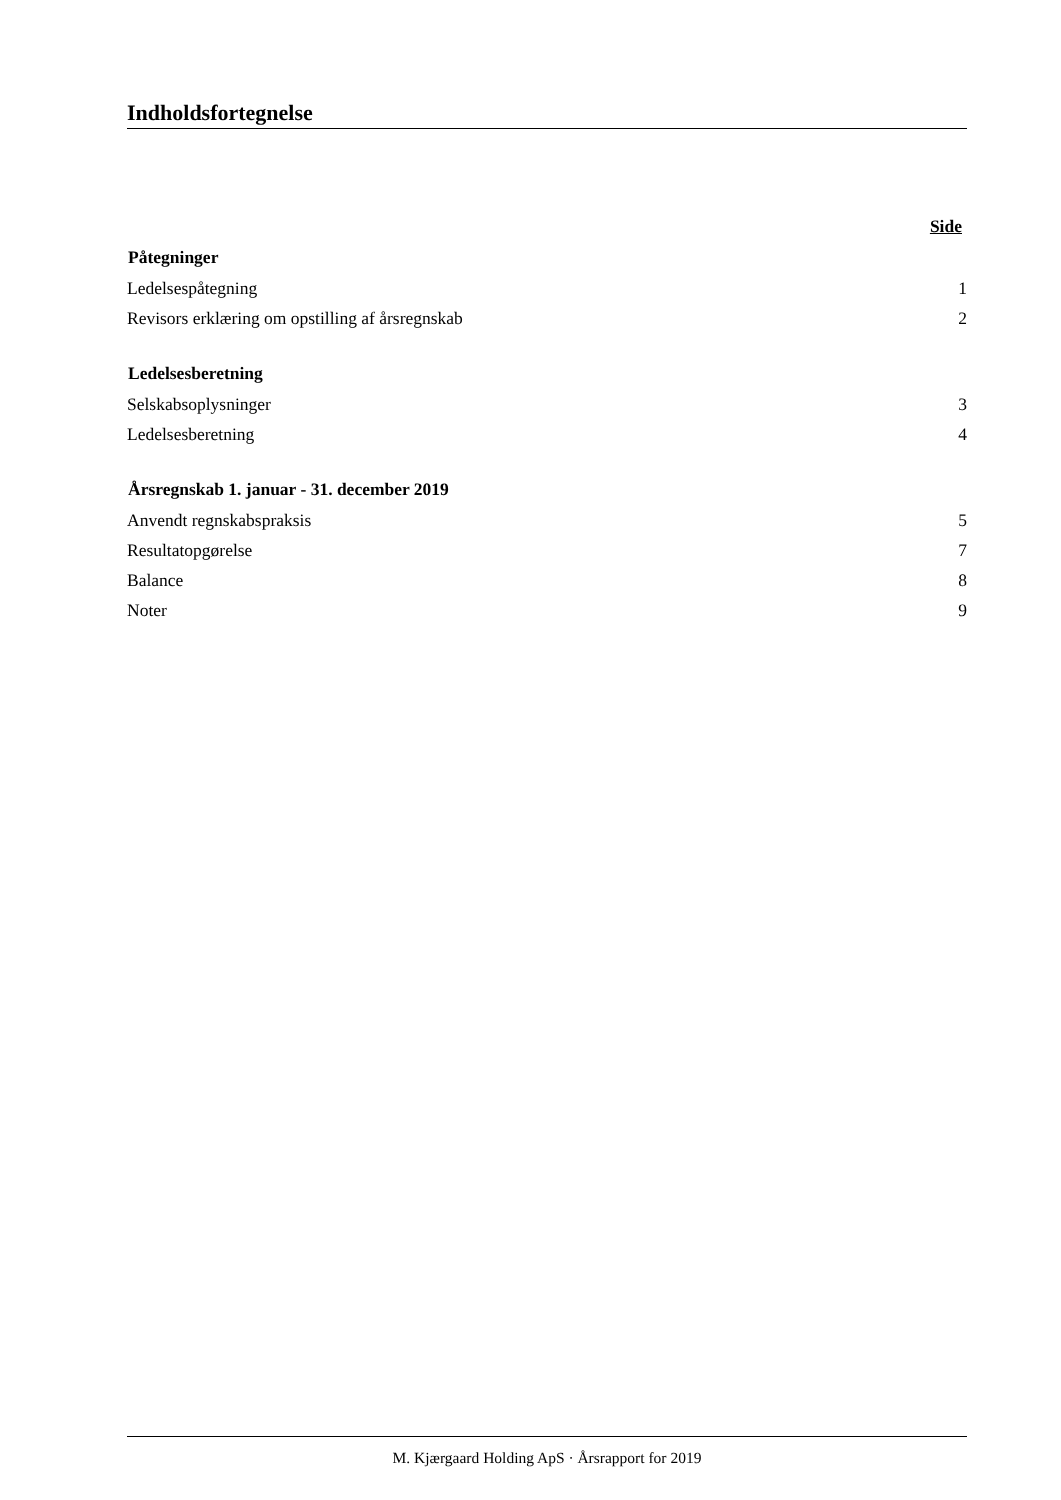Indholdsfortegnelse
| | Side |
| Påtegninger | |
| Ledelsespåtegning | 1 |
| Revisors erklæring om opstilling af årsregnskab | 2 |
| Ledelsesberetning | |
| Selskabsoplysninger | 3 |
| Ledelsesberetning | 4 |
| Årsregnskab 1. januar - 31. december 2019 | |
| Anvendt regnskabspraksis | 5 |
| Resultatopgørelse | 7 |
| Balance | 8 |
| Noter | 9 |
M. Kjærgaard Holding ApS · Årsrapport for 2019